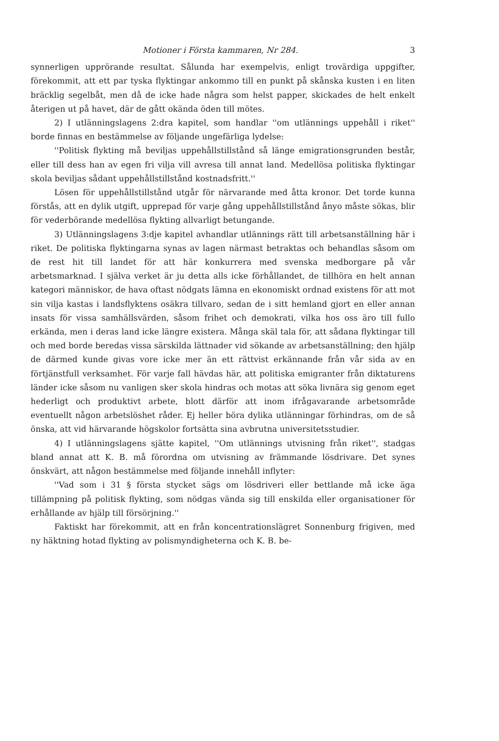Motioner i Första kammaren, Nr 284. 3
synnerligen upprörande resultat. Sålunda har exempelvis, enligt trovärdiga uppgifter, förekommit, att ett par tyska flyktingar ankommo till en punkt på skånska kusten i en liten bräcklig segelbåt, men då de icke hade några som helst papper, skickades de helt enkelt återigen ut på havet, där de gått okända öden till mötes.
2) I utlänningslagens 2:dra kapitel, som handlar ''om utlännings uppehåll i riket'' borde finnas en bestämmelse av följande ungefärliga lydelse:
''Politisk flykting må beviljas uppehållstillstånd så länge emigrationsgrunden består, eller till dess han av egen fri vilja vill avresa till annat land. Medellösa politiska flyktingar skola beviljas sådant uppehållstillstånd kostnadsfritt.''
Lösen för uppehållstillstånd utgår för närvarande med åtta kronor. Det torde kunna förstås, att en dylik utgift, upprepad för varje gång uppehållstillstånd ånyo måste sökas, blir för vederbörande medellösa flykting allvarligt betungande.
3) Utlänningslagens 3:dje kapitel avhandlar utlännings rätt till arbetsanställning här i riket. De politiska flyktingarna synas av lagen närmast betraktas och behandlas såsom om de rest hit till landet för att här konkurrera med svenska medborgare på vår arbetsmarknad. I själva verket är ju detta alls icke förhållandet, de tillhöra en helt annan kategori människor, de hava oftast nödgats lämna en ekonomiskt ordnad existens för att mot sin vilja kastas i landsflyktens osäkra tillvaro, sedan de i sitt hemland gjort en eller annan insats för vissa samhällsvärden, såsom frihet och demokrati, vilka hos oss äro till fullo erkända, men i deras land icke längre existera. Många skäl tala för, att sådana flyktingar till och med borde beredas vissa särskilda lättnader vid sökande av arbetsanställning; den hjälp de därmed kunde givas vore icke mer än ett rättvist erkännande från vår sida av en förtjänstfull verksamhet. För varje fall hävdas här, att politiska emigranter från diktaturens länder icke såsom nu vanligen sker skola hindras och motas att söka livnära sig genom eget hederligt och produktivt arbete, blott därför att inom ifrågavarande arbetsområde eventuellt någon arbetslöshet råder. Ej heller böra dylika utlänningar förhindras, om de så önska, att vid härvarande högskolor fortsätta sina avbrutna universitetsstudier.
4) I utlänningslagens sjätte kapitel, ''Om utlännings utvisning från riket'', stadgas bland annat att K. B. må förordna om utvisning av främmande lösdrivare. Det synes önskvärt, att någon bestämmelse med följande innehåll inflyter:
''Vad som i 31 § första stycket sägs om lösdriveri eller bettlande må icke äga tillämpning på politisk flykting, som nödgas vända sig till enskilda eller organisationer för erhållande av hjälp till försörjning.''
Faktiskt har förekommit, att en från koncentrationslägret Sonnenburg frigiven, med ny häktning hotad flykting av polismyndigheterna och K. B. be-